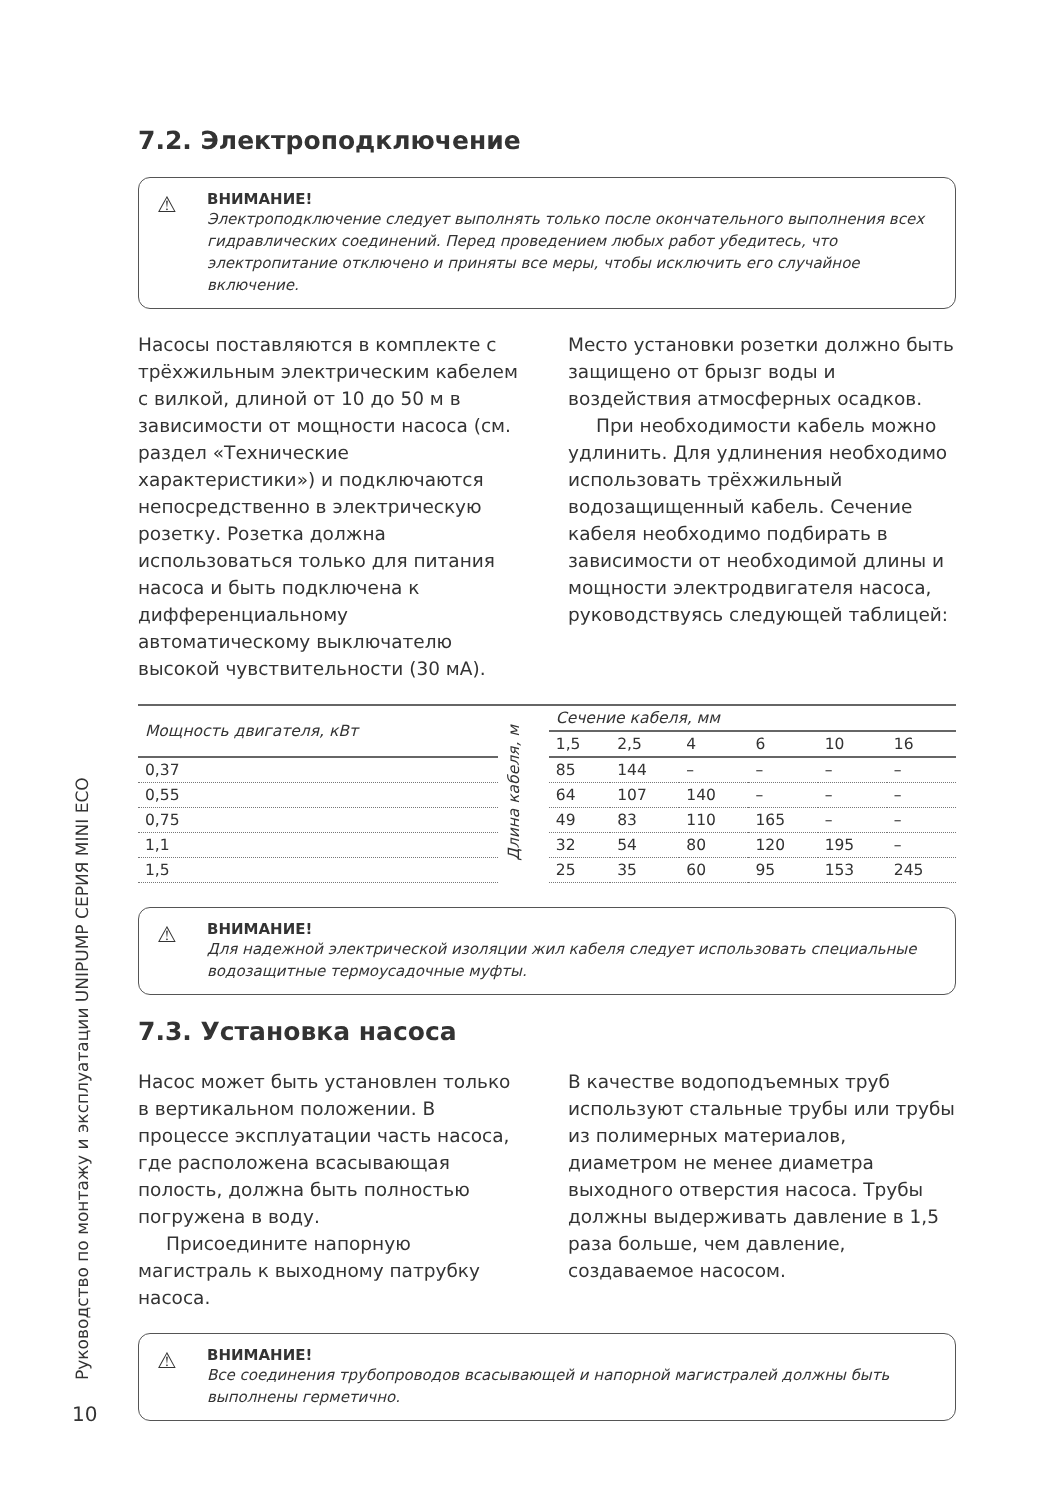Руководство по монтажу и эксплуатации UNIPUMP СЕРИЯ MINI ECO
7.2. Электроподключение
⚠ ВНИМАНИЕ!
Электроподключение следует выполнять только после окончательного выполнения всех гидравлических соединений. Перед проведением любых работ убедитесь, что электропитание отключено и приняты все меры, чтобы исключить его случайное включение.
Насосы поставляются в комплекте с трёхжильным электрическим кабелем с вилкой, длиной от 10 до 50 м в зависимости от мощности насоса (см. раздел «Технические характеристики») и подключаются непосредственно в электрическую розетку. Розетка должна использоваться только для питания насоса и быть подключена к дифференциальному автоматическому выключателю высокой чувствительности (30 мА).
Место установки розетки должно быть защищено от брызг воды и воздействия атмосферных осадков.
При необходимости кабель можно удлинить. Для удлинения необходимо использовать трёхжильный водозащищенный кабель. Сечение кабеля необходимо подбирать в зависимости от необходимой длины и мощности электродвигателя насоса, руководствуясь следующей таблицей:
| Мощность двигателя, кВт | Длина кабеля, м | Сечение кабеля, мм | | | | | |
| --- | --- | --- | --- | --- | --- | --- | --- |
| | | 1,5 | 2,5 | 4 | 6 | 10 | 16 |
| 0,37 | | 85 | 144 | – | – | – | – |
| 0,55 | | 64 | 107 | 140 | – | – | – |
| 0,75 | | 49 | 83 | 110 | 165 | – | – |
| 1,1 | | 32 | 54 | 80 | 120 | 195 | – |
| 1,5 | | 25 | 35 | 60 | 95 | 153 | 245 |
⚠ ВНИМАНИЕ!
Для надежной электрической изоляции жил кабеля следует использовать специальные водозащитные термоусадочные муфты.
7.3. Установка насоса
Насос может быть установлен только в вертикальном положении. В процессе эксплуатации часть насоса, где расположена всасывающая полость, должна быть полностью погружена в воду.
Присоедините напорную магистраль к выходному патрубку насоса.
В качестве водоподъемных труб используют стальные трубы или трубы из полимерных материалов, диаметром не менее диаметра выходного отверстия насоса. Трубы должны выдерживать давление в 1,5 раза больше, чем давление, создаваемое насосом.
⚠ ВНИМАНИЕ!
Все соединения трубопроводов всасывающей и напорной магистралей должны быть выполнены герметично.
10